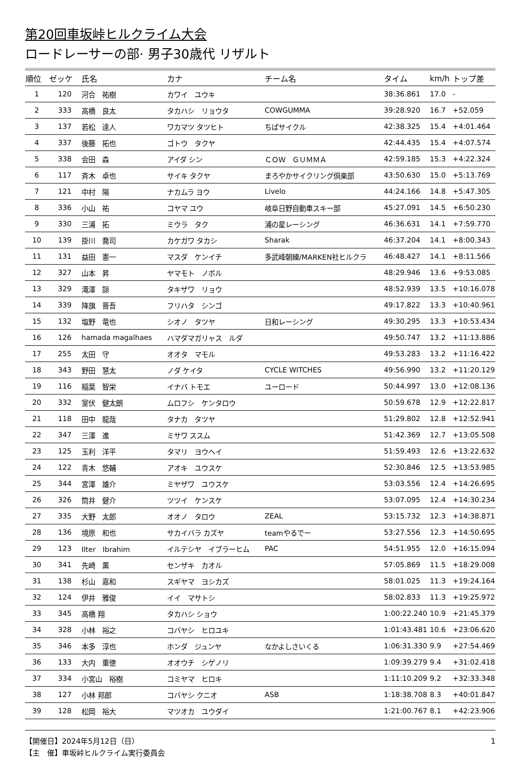第20回車坂峠ヒルクライム大会
ロードレーサーの部· 男子30歳代 リザルト
| 順位 | ゼッケ | 氏名 | カナ | チーム名 | タイム | km/h | トップ差 |
| --- | --- | --- | --- | --- | --- | --- | --- |
| 1 | 120 | 河合 祐樹 | カワイ ユウキ | | 38:36.861 | 17.0 | - |
| 2 | 333 | 高橋 良太 | タカハシ リョウタ | COWGUMMA | 39:28.920 | 16.7 | +52.059 |
| 3 | 137 | 若松 達人 | ワカマツ タツヒト | ちばサイクル | 42:38.325 | 15.4 | +4:01.464 |
| 4 | 337 | 後藤 拓也 | ゴトウ タクヤ | | 42:44.435 | 15.4 | +4:07.574 |
| 5 | 338 | 会田 森 | アイダ シン | ＣＯＷ ＧＵＭＭＡ | 42:59.185 | 15.3 | +4:22.324 |
| 6 | 117 | 斉木 卓也 | サイキ タクヤ | まろやかサイクリング倶楽部 | 43:50.630 | 15.0 | +5:13.769 |
| 7 | 121 | 中村 陽 | ナカムラ ヨウ | Livelo | 44:24.166 | 14.8 | +5:47.305 |
| 8 | 336 | 小山 祐 | コヤマ ユウ | 岐阜日野自動車スキー部 | 45:27.091 | 14.5 | +6:50.230 |
| 9 | 330 | 三浦 拓 | ミウラ タク | 浦の星レーシング | 46:36.631 | 14.1 | +7:59.770 |
| 10 | 139 | 掛川 喬司 | カケガワ タカシ | Sharak | 46:37.204 | 14.1 | +8:00.343 |
| 11 | 131 | 益田 憲一 | マスダ ケンイチ | 多武峰朝練/MARKEN社ヒルクラ | 46:48.427 | 14.1 | +8:11.566 |
| 12 | 327 | 山本 昇 | ヤマモト ノボル | | 48:29.946 | 13.6 | +9:53.085 |
| 13 | 329 | 滝澤 諒 | タキザワ リョウ | | 48:52.939 | 13.5 | +10:16.078 |
| 14 | 339 | 降旗 晋吾 | フリハタ シンゴ | | 49:17.822 | 13.3 | +10:40.961 |
| 15 | 132 | 塩野 竜也 | シオノ タツヤ | 日和レーシング | 49:30.295 | 13.3 | +10:53.434 |
| 16 | 126 | hamada magalhaes | ハマダマガリャス ルダ | | 49:50.747 | 13.2 | +11:13.886 |
| 17 | 255 | 太田 守 | オオタ マモル | | 49:53.283 | 13.2 | +11:16.422 |
| 18 | 343 | 野田 慧太 | ノダ ケイタ | CYCLE WITCHES | 49:56.990 | 13.2 | +11:20.129 |
| 19 | 116 | 稲葉 智栄 | イナバ トモエ | ユーロード | 50:44.997 | 13.0 | +12:08.136 |
| 20 | 332 | 室伏 健太朗 | ムロフシ ケンタロウ | | 50:59.678 | 12.9 | +12:22.817 |
| 21 | 118 | 田中 龍哉 | タナカ タツヤ | | 51:29.802 | 12.8 | +12:52.941 |
| 22 | 347 | 三澤 進 | ミサワ ススム | | 51:42.369 | 12.7 | +13:05.508 |
| 23 | 125 | 玉利 洋平 | タマリ ヨウヘイ | | 51:59.493 | 12.6 | +13:22.632 |
| 24 | 122 | 青木 悠輔 | アオキ ユウスケ | | 52:30.846 | 12.5 | +13:53.985 |
| 25 | 344 | 宮澤 雄介 | ミヤザワ ユウスケ | | 53:03.556 | 12.4 | +14:26.695 |
| 26 | 326 | 筒井 健介 | ツツイ ケンスケ | | 53:07.095 | 12.4 | +14:30.234 |
| 27 | 335 | 大野 太郎 | オオノ タロウ | ZEAL | 53:15.732 | 12.3 | +14:38.871 |
| 28 | 136 | 境原 和也 | サカイバラ カズヤ | teamやるでー | 53:27.556 | 12.3 | +14:50.695 |
| 29 | 123 | Ilter Ibrahim | イルテシヤ イブラーヒム | PAC | 54:51.955 | 12.0 | +16:15.094 |
| 30 | 341 | 先崎 薫 | センザキ カオル | | 57:05.869 | 11.5 | +18:29.008 |
| 31 | 138 | 杉山 嘉和 | スギヤマ ヨシカズ | | 58:01.025 | 11.3 | +19:24.164 |
| 32 | 124 | 伊井 雅俊 | イイ マサトシ | | 58:02.833 | 11.3 | +19:25.972 |
| 33 | 345 | 高橋 翔 | タカハシ ショウ | | 1:00:22.240 | 10.9 | +21:45.379 |
| 34 | 328 | 小林 裕之 | コバヤシ ヒロユキ | | 1:01:43.481 | 10.6 | +23:06.620 |
| 35 | 346 | 本多 淳也 | ホンダ ジュンヤ | なかよしさいくる | 1:06:31.330 | 9.9 | +27:54.469 |
| 36 | 133 | 大内 重徳 | オオウチ シゲノリ | | 1:09:39.279 | 9.4 | +31:02.418 |
| 37 | 334 | 小宮山 裕樹 | コミヤマ ヒロキ | | 1:11:10.209 | 9.2 | +32:33.348 |
| 38 | 127 | 小林 邦郎 | コバヤシ クニオ | ASB | 1:18:38.708 | 8.3 | +40:01.847 |
| 39 | 128 | 松岡 裕大 | マツオカ ユウダイ | | 1:21:00.767 | 8.1 | +42:23.906 |
【開催日】2024年5月12日（日）
【主　催】車坂峠ヒルクライム実行委員会
1